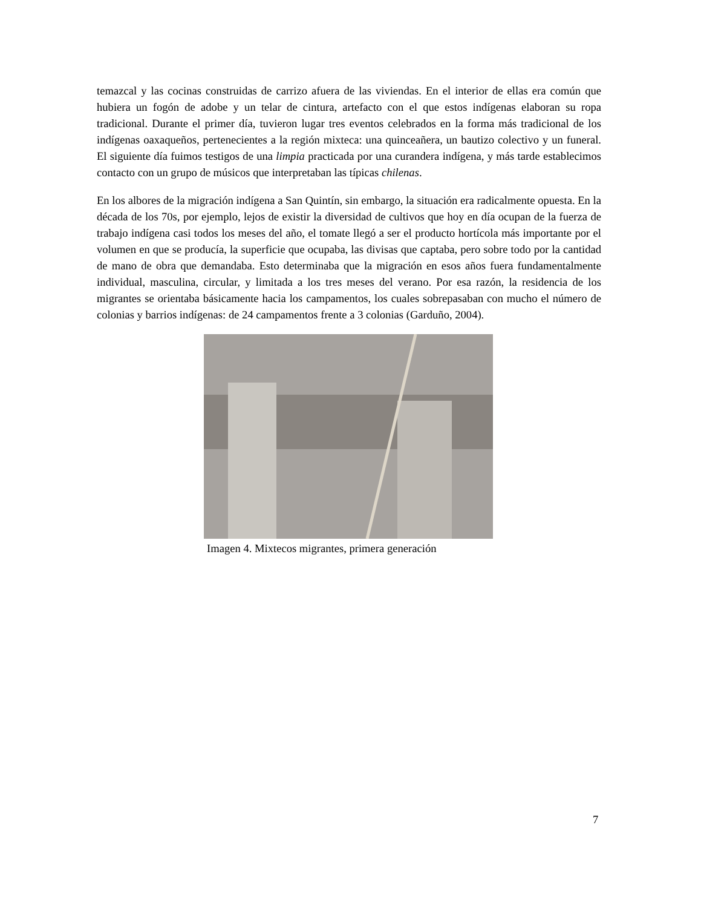temazcal y las cocinas construidas de carrizo afuera de las viviendas. En el interior de ellas era común que hubiera un fogón de adobe y un telar de cintura, artefacto con el que estos indígenas elaboran su ropa tradicional. Durante el primer día, tuvieron lugar tres eventos celebrados en la forma más tradicional de los indígenas oaxaqueños, pertenecientes a la región mixteca: una quinceañera, un bautizo colectivo y un funeral. El siguiente día fuimos testigos de una limpia practicada por una curandera indígena, y más tarde establecimos contacto con un grupo de músicos que interpretaban las típicas chilenas.
En los albores de la migración indígena a San Quintín, sin embargo, la situación era radicalmente opuesta. En la década de los 70s, por ejemplo, lejos de existir la diversidad de cultivos que hoy en día ocupan de la fuerza de trabajo indígena casi todos los meses del año, el tomate llegó a ser el producto hortícola más importante por el volumen en que se producía, la superficie que ocupaba, las divisas que captaba, pero sobre todo por la cantidad de mano de obra que demandaba. Esto determinaba que la migración en esos años fuera fundamentalmente individual, masculina, circular, y limitada a los tres meses del verano. Por esa razón, la residencia de los migrantes se orientaba básicamente hacia los campamentos, los cuales sobrepasaban con mucho el número de colonias y barrios indígenas: de 24 campamentos frente a 3 colonias (Garduño, 2004).
Imagen 4. Mixtecos migrantes, primera generación
7